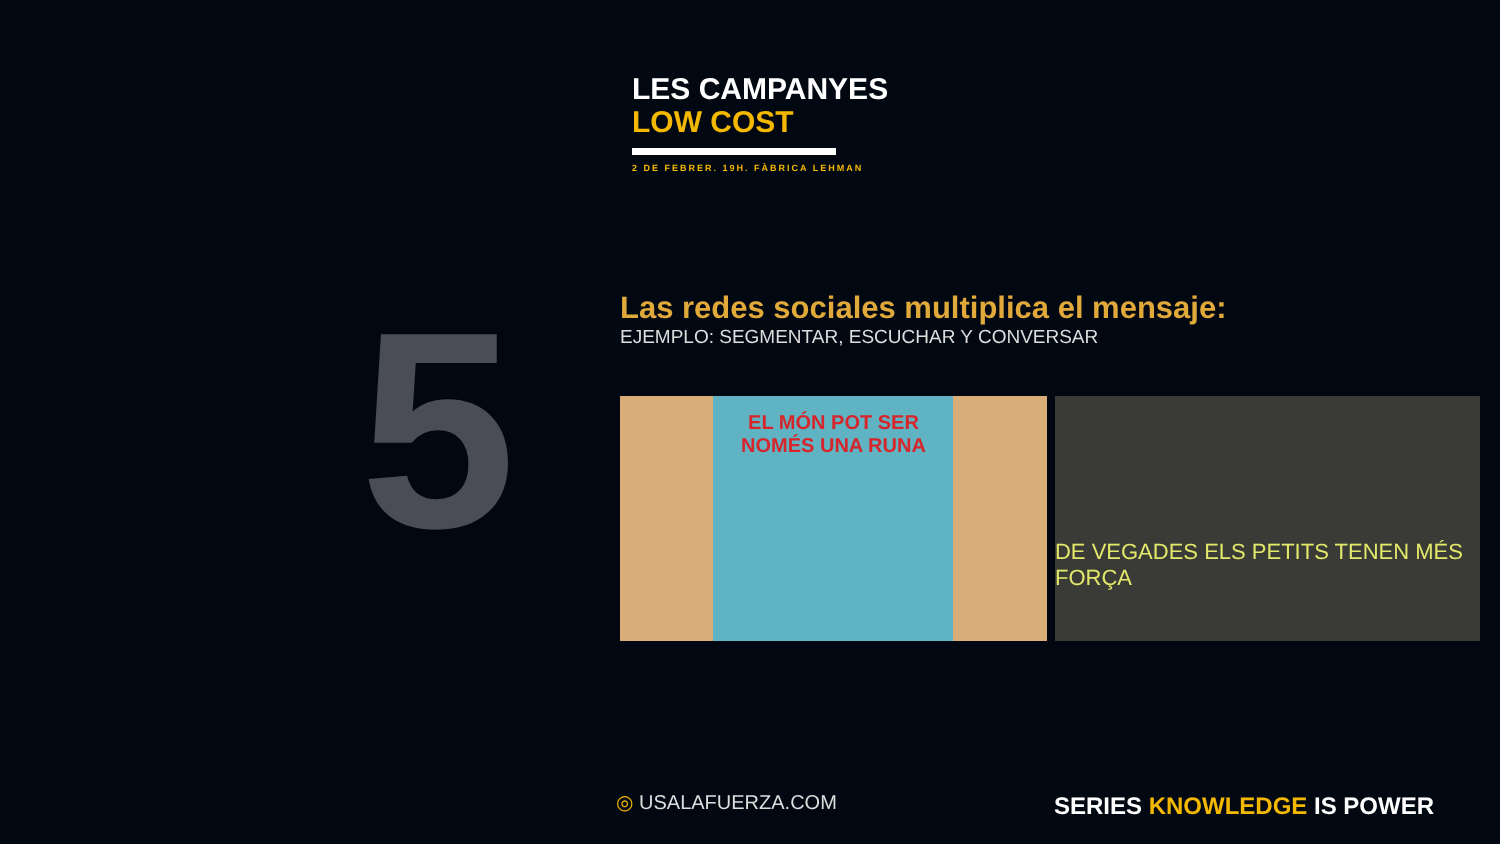LES CAMPANYES
LOW COST
2 DE FEBRER. 19H. FÀBRICA LEHMAN
5
Las redes sociales multiplica el mensaje:
EJEMPLO: SEGMENTAR, ESCUCHAR Y CONVERSAR
EL MÓN POT SER
NOMÉS UNA RUNA
DE VEGADES ELS PETITS TENEN MÉS FORÇA
◎ USALAFUERZA.COM SERIES KNOWLEDGE IS POWER